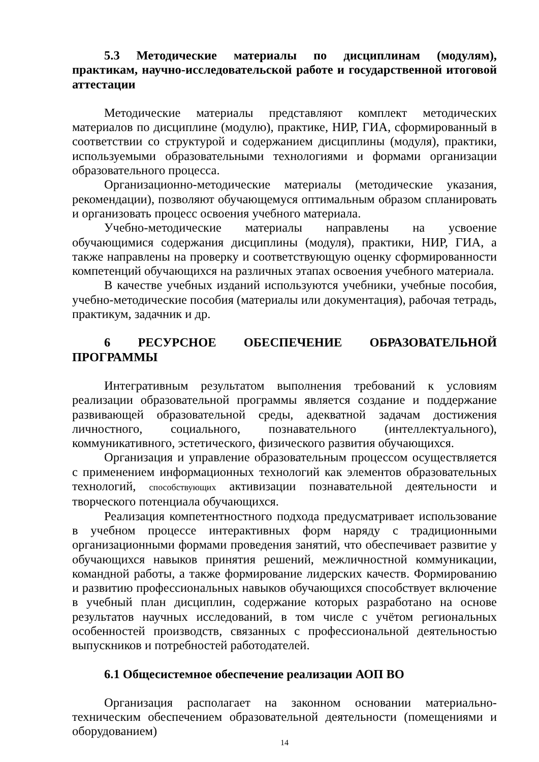5.3 Методические материалы по дисциплинам (модулям), практикам, научно-исследовательской работе и государственной итоговой аттестации
Методические материалы представляют комплект методических материалов по дисциплине (модулю), практике, НИР, ГИА, сформированный в соответствии со структурой и содержанием дисциплины (модуля), практики, используемыми образовательными технологиями и формами организации образовательного процесса.
Организационно-методические материалы (методические указания, рекомендации), позволяют обучающемуся оптимальным образом спланировать и организовать процесс освоения учебного материала.
Учебно-методические материалы направлены на усвоение обучающимися содержания дисциплины (модуля), практики, НИР, ГИА, а также направлены на проверку и соответствующую оценку сформированности компетенций обучающихся на различных этапах освоения учебного материала.
В качестве учебных изданий используются учебники, учебные пособия, учебно-методические пособия (материалы или документация), рабочая тетрадь, практикум, задачник и др.
6 РЕСУРСНОЕ ОБЕСПЕЧЕНИЕ ОБРАЗОВАТЕЛЬНОЙ ПРОГРАММЫ
Интегративным результатом выполнения требований к условиям реализации образовательной программы является создание и поддержание развивающей образовательной среды, адекватной задачам достижения личностного, социального, познавательного (интеллектуального), коммуникативного, эстетического, физического развития обучающихся.
Организация и управление образовательным процессом осуществляется с применением информационных технологий как элементов образовательных технологий, способствующих активизации познавательной деятельности и творческого потенциала обучающихся.
Реализация компетентностного подхода предусматривает использование в учебном процессе интерактивных форм наряду с традиционными организационными формами проведения занятий, что обеспечивает развитие у обучающихся навыков принятия решений, межличностной коммуникации, командной работы, а также формирование лидерских качеств. Формированию и развитию профессиональных навыков обучающихся способствует включение в учебный план дисциплин, содержание которых разработано на основе результатов научных исследований, в том числе с учётом региональных особенностей производств, связанных с профессиональной деятельностью выпускников и потребностей работодателей.
6.1 Общесистемное обеспечение реализации АОП ВО
Организация располагает на законном основании материально-техническим обеспечением образовательной деятельности (помещениями и оборудованием)
14